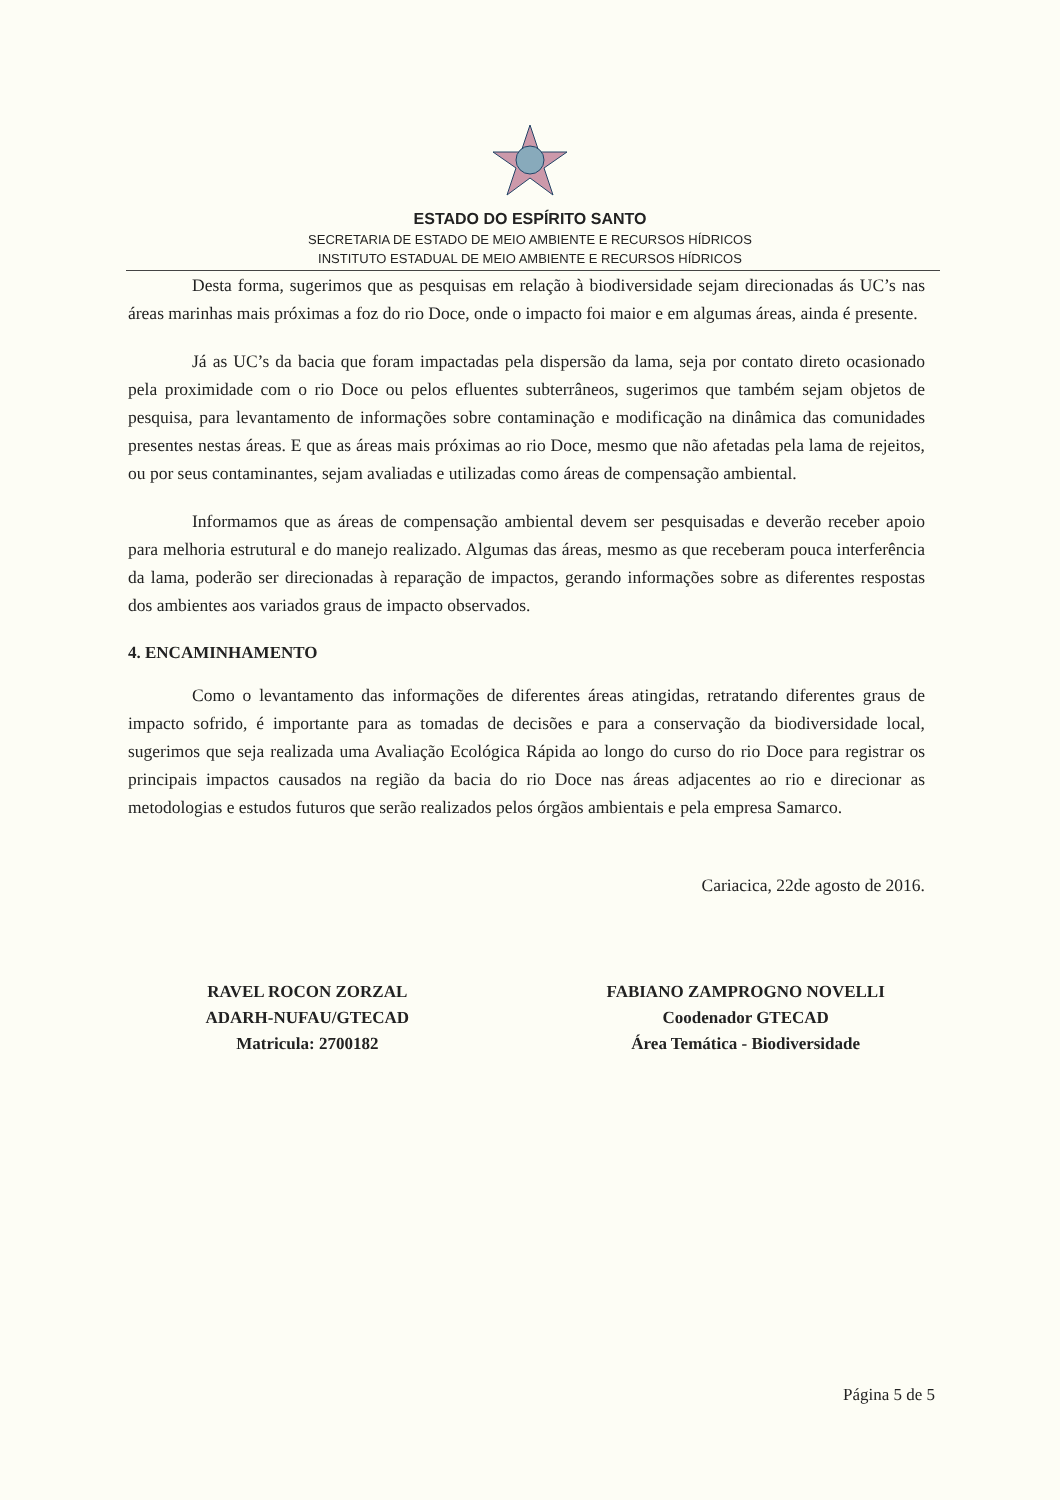ESTADO DO ESPÍRITO SANTO
SECRETARIA DE ESTADO DE MEIO AMBIENTE E RECURSOS HÍDRICOS
INSTITUTO ESTADUAL DE MEIO AMBIENTE E RECURSOS HÍDRICOS
Desta forma, sugerimos que as pesquisas em relação à biodiversidade sejam direcionadas ás UC’s nas áreas marinhas mais próximas a foz do rio Doce, onde o impacto foi maior e em algumas áreas, ainda é presente.
Já as UC’s da bacia que foram impactadas pela dispersão da lama, seja por contato direto ocasionado pela proximidade com o rio Doce ou pelos efluentes subterrâneos, sugerimos que também sejam objetos de pesquisa, para levantamento de informações sobre contaminação e modificação na dinâmica das comunidades presentes nestas áreas. E que as áreas mais próximas ao rio Doce, mesmo que não afetadas pela lama de rejeitos, ou por seus contaminantes, sejam avaliadas e utilizadas como áreas de compensação ambiental.
Informamos que as áreas de compensação ambiental devem ser pesquisadas e deverão receber apoio para melhoria estrutural e do manejo realizado. Algumas das áreas, mesmo as que receberam pouca interferência da lama, poderão ser direcionadas à reparação de impactos, gerando informações sobre as diferentes respostas dos ambientes aos variados graus de impacto observados.
4. ENCAMINHAMENTO
Como o levantamento das informações de diferentes áreas atingidas, retratando diferentes graus de impacto sofrido, é importante para as tomadas de decisões e para a conservação da biodiversidade local, sugerimos que seja realizada uma Avaliação Ecológica Rápida ao longo do curso do rio Doce para registrar os principais impactos causados na região da bacia do rio Doce nas áreas adjacentes ao rio e direcionar as metodologias e estudos futuros que serão realizados pelos órgãos ambientais e pela empresa Samarco.
Cariacica, 22de agosto de 2016.
RAVEL ROCON ZORZAL
ADARH-NUFAU/GTECAD
Matricula: 2700182
FABIANO ZAMPROGNO NOVELLI
Coodenador GTECAD
Área Temática - Biodiversidade
Página 5 de 5